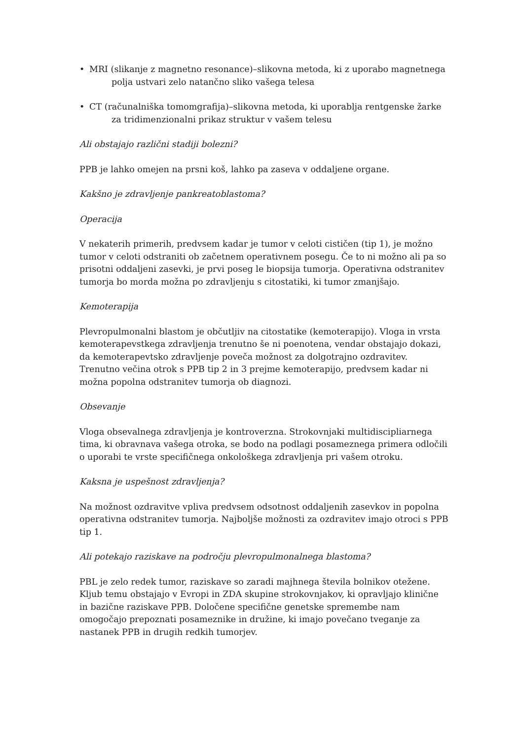• MRI (slikanje z magnetno resonance)–slikovna metoda, ki z uporabo magnetnega polja ustvari zelo natančno sliko vašega telesa
• CT (računalniška tomomgrafija)–slikovna metoda, ki uporablja rentgenske žarke za tridimenzionalni prikaz struktur v vašem telesu
Ali obstajajo različni stadiji bolezni?
PPB je lahko omejen na prsni koš, lahko pa zaseva v oddaljene organe.
Kakšno je zdravljenje pankreatoblastoma?
Operacija
V nekaterih primerih, predvsem kadar je tumor v celoti cističen (tip 1), je možno tumor v celoti odstraniti ob začetnem operativnem posegu. Če to ni možno ali pa so prisotni oddaljeni zasevki, je prvi poseg le biopsija tumorja. Operativna odstranitev tumorja bo morda možna po zdravljenju s citostatiki, ki tumor zmanjšajo.
Kemoterapija
Plevropulmonalni blastom je občutljiv na citostatike (kemoterapijo). Vloga in vrsta kemoterapevstkega zdravljenja trenutno še ni poenotena, vendar obstajajo dokazi, da kemoterapevtsko zdravljenje poveča možnost za dolgotrajno ozdravitev. Trenutno večina otrok s PPB tip 2 in 3 prejme kemoterapijo, predvsem kadar ni možna popolna odstranitev tumorja ob diagnozi.
Obsevanje
Vloga obsevalnega zdravljenja je kontroverzna. Strokovnjaki multidiscipliarnega tima, ki obravnava vašega otroka, se bodo na podlagi posameznega primera odločili o uporabi te vrste specifičnega onkološkega zdravljenja pri vašem otroku.
Kaksna je uspešnost zdravljenja?
Na možnost ozdravitve vpliva predvsem odsotnost oddaljenih zasevkov in popolna operativna odstranitev tumorja. Najboljše možnosti za ozdravitev imajo otroci s PPB tip 1.
Ali potekajo raziskave na področju plevropulmonalnega blastoma?
PBL je zelo redek tumor, raziskave so zaradi majhnega števila bolnikov otežene. Kljub temu obstajajo v Evropi in ZDA skupine strokovnjakov, ki opravljajo klinične in bazične raziskave PPB. Določene specifične genetske spremembe nam omogočajo prepoznati posameznike in družine, ki imajo povečano tveganje za nastanek PPB in drugih redkih tumorjev.